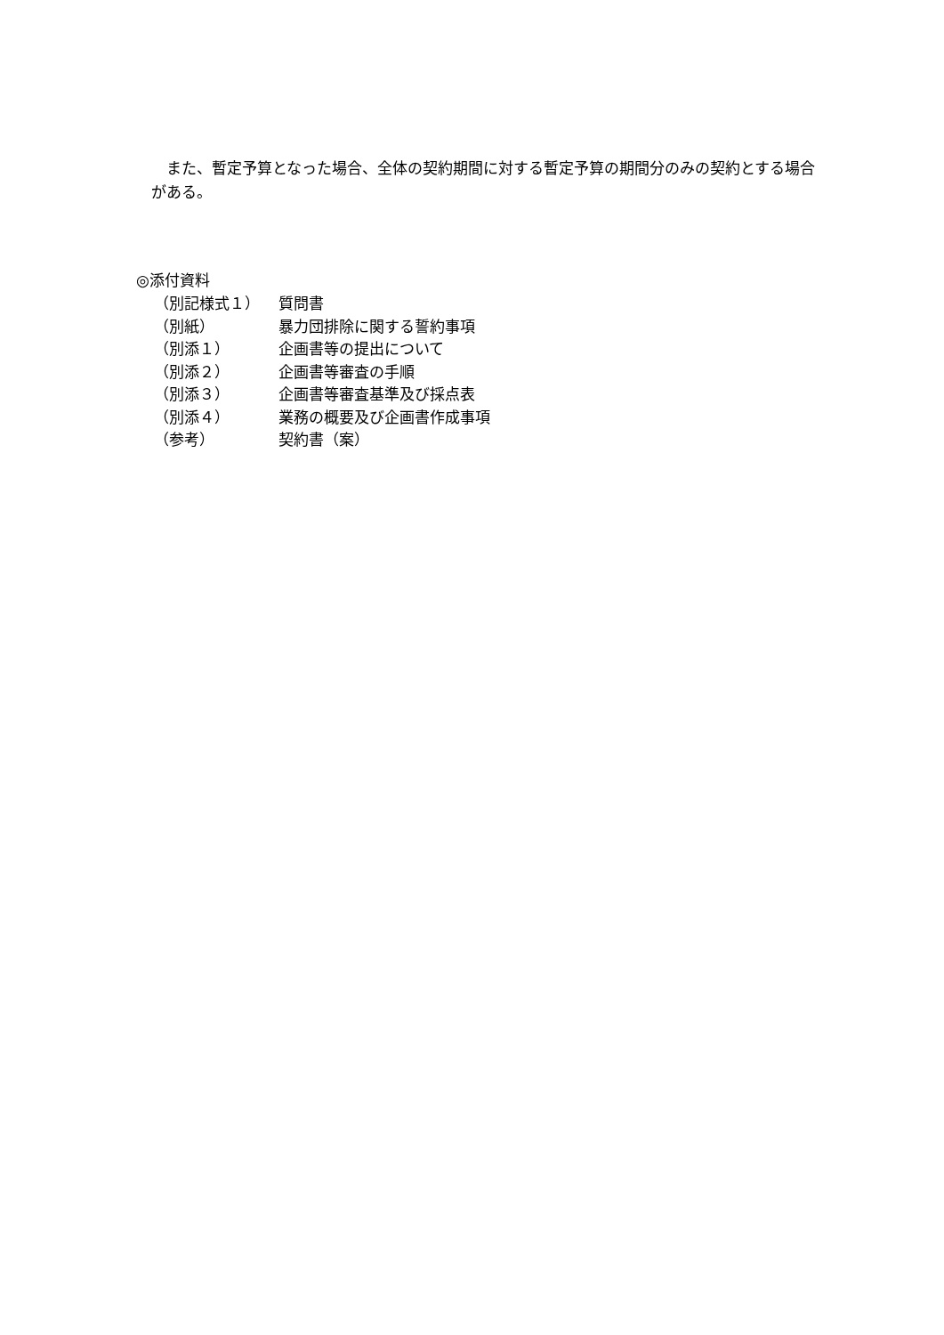また、暫定予算となった場合、全体の契約期間に対する暫定予算の期間分のみの契約とする場合がある。
◎添付資料
（別記様式１） 質問書
（別紙） 暴力団排除に関する誓約事項
（別添１） 企画書等の提出について
（別添２） 企画書等審査の手順
（別添３） 企画書等審査基準及び採点表
（別添４） 業務の概要及び企画書作成事項
（参考） 契約書（案）